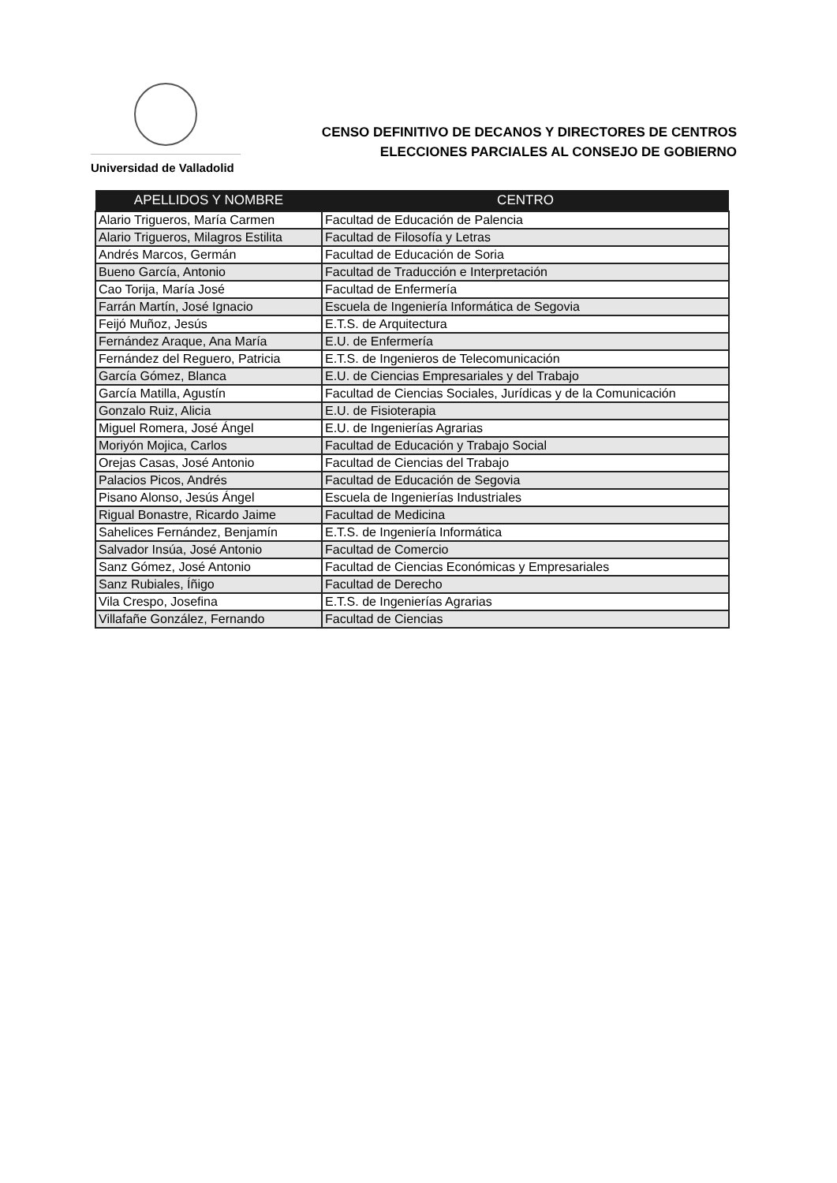Universidad de Valladolid
CENSO DEFINITIVO DE DECANOS Y DIRECTORES DE CENTROS
ELECCIONES PARCIALES AL CONSEJO DE GOBIERNO
| APELLIDOS Y NOMBRE | CENTRO |
| --- | --- |
| Alario Trigueros, María Carmen | Facultad de Educación de Palencia |
| Alario Trigueros, Milagros Estilita | Facultad de Filosofía y Letras |
| Andrés Marcos, Germán | Facultad de Educación de Soria |
| Bueno García, Antonio | Facultad de Traducción e Interpretación |
| Cao Torija, María José | Facultad de Enfermería |
| Farrán Martín, José Ignacio | Escuela de Ingeniería Informática de Segovia |
| Feijó Muñoz, Jesús | E.T.S. de Arquitectura |
| Fernández Araque, Ana María | E.U. de Enfermería |
| Fernández del Reguero, Patricia | E.T.S. de Ingenieros de Telecomunicación |
| García Gómez, Blanca | E.U. de Ciencias Empresariales y del Trabajo |
| García Matilla, Agustín | Facultad de Ciencias Sociales, Jurídicas y de la Comunicación |
| Gonzalo Ruiz, Alicia | E.U. de Fisioterapia |
| Miguel Romera, José Ángel | E.U. de Ingenierías Agrarias |
| Moriyón Mojica, Carlos | Facultad de Educación y Trabajo Social |
| Orejas Casas, José Antonio | Facultad de Ciencias del Trabajo |
| Palacios Picos, Andrés | Facultad de Educación de Segovia |
| Pisano Alonso, Jesús Ángel | Escuela de Ingenierías Industriales |
| Rigual Bonastre, Ricardo Jaime | Facultad de Medicina |
| Sahelices Fernández, Benjamín | E.T.S. de Ingeniería Informática |
| Salvador Insúa, José Antonio | Facultad de Comercio |
| Sanz Gómez, José Antonio | Facultad de Ciencias Económicas y Empresariales |
| Sanz Rubiales, Íñigo | Facultad de Derecho |
| Vila Crespo, Josefina | E.T.S. de Ingenierías Agrarias |
| Villafañe González, Fernando | Facultad de Ciencias |